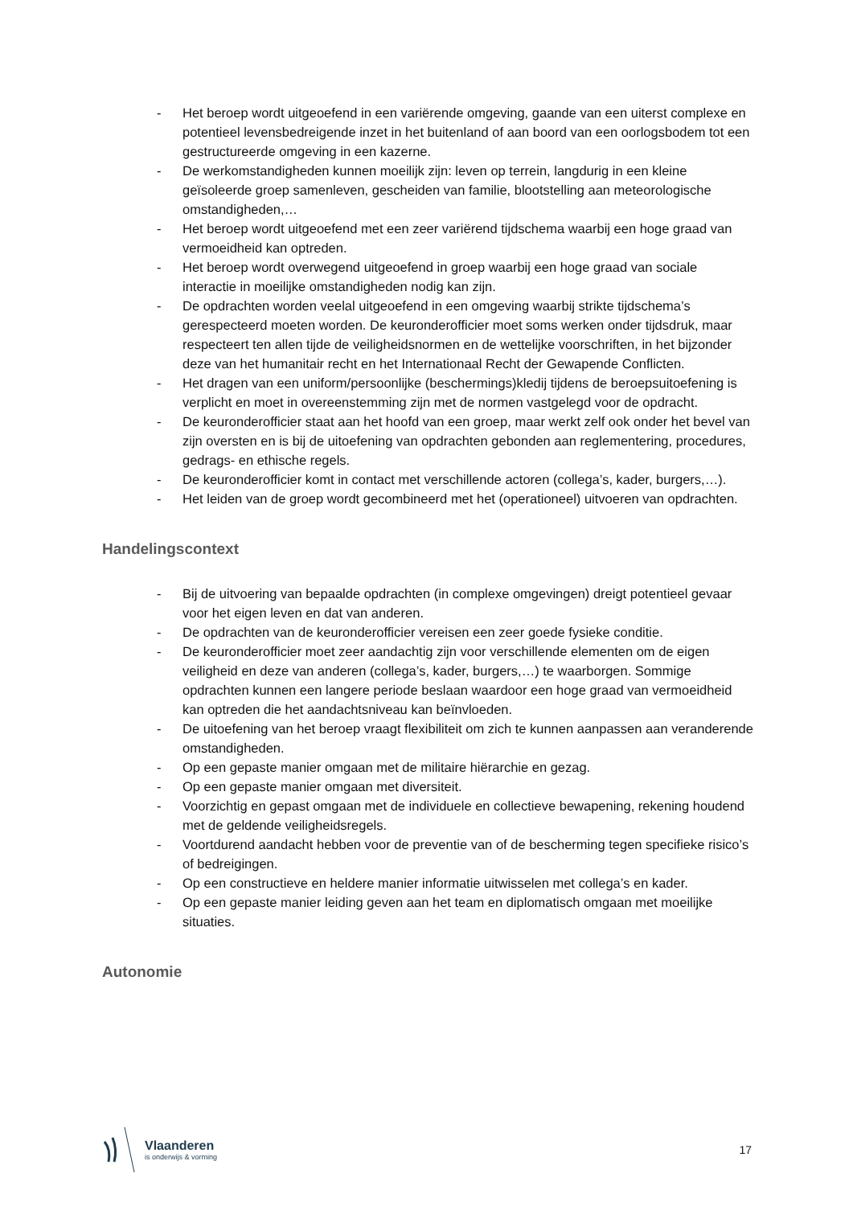- Het beroep wordt uitgeoefend in een variërende omgeving, gaande van een uiterst complexe en potentieel levensbedreigende inzet in het buitenland of aan boord van een oorlogsbodem tot een gestructureerde omgeving in een kazerne.
- De werkomstandigheden kunnen moeilijk zijn: leven op terrein, langdurig in een kleine geïsoleerde groep samenleven, gescheiden van familie, blootstelling aan meteorologische omstandigheden,…
- Het beroep wordt uitgeoefend met een zeer variërend tijdschema waarbij een hoge graad van vermoeidheid kan optreden.
- Het beroep wordt overwegend uitgeoefend in groep waarbij een hoge graad van sociale interactie in moeilijke omstandigheden nodig kan zijn.
- De opdrachten worden veelal uitgeoefend in een omgeving waarbij strikte tijdschema’s gerespecteerd moeten worden. De keuronderofficier moet soms werken onder tijdsdruk, maar respecteert ten allen tijde de veiligheidsnormen en de wettelijke voorschriften, in het bijzonder deze van het humanitair recht en het Internationaal Recht der Gewapende Conflicten.
- Het dragen van een uniform/persoonlijke (beschermings)kledij tijdens de beroepsuitoefening is verplicht en moet in overeenstemming zijn met de normen vastgelegd voor de opdracht.
- De keuronderofficier staat aan het hoofd van een groep, maar werkt zelf ook onder het bevel van zijn oversten en is bij de uitoefening van opdrachten gebonden aan reglementering, procedures, gedrags- en ethische regels.
- De keuronderofficier komt in contact met verschillende actoren (collega’s, kader, burgers,…).
- Het leiden van de groep wordt gecombineerd met het (operationeel) uitvoeren van opdrachten.
Handelingscontext
- Bij de uitvoering van bepaalde opdrachten (in complexe omgevingen) dreigt potentieel gevaar voor het eigen leven en dat van anderen.
- De opdrachten van de keuronderofficier vereisen een zeer goede fysieke conditie.
- De keuronderofficier moet zeer aandachtig zijn voor verschillende elementen om de eigen veiligheid en deze van anderen (collega’s, kader, burgers,…) te waarborgen. Sommige opdrachten kunnen een langere periode beslaan waardoor een hoge graad van vermoeidheid kan optreden die het aandachtsniveau kan beïnvloeden.
- De uitoefening van het beroep vraagt flexibiliteit om zich te kunnen aanpassen aan veranderende omstandigheden.
- Op een gepaste manier omgaan met de militaire hiërarchie en gezag.
- Op een gepaste manier omgaan met diversiteit.
- Voorzichtig en gepast omgaan met de individuele en collectieve bewapening, rekening houdend met de geldende veiligheidsregels.
- Voortdurend aandacht hebben voor de preventie van of de bescherming tegen specifieke risico’s of bedreigingen.
- Op een constructieve en heldere manier informatie uitwisselen met collega’s en kader.
- Op een gepaste manier leiding geven aan het team en diplomatisch omgaan met moeilijke situaties.
Autonomie
Vlaanderen
is onderwijs & vorming
17